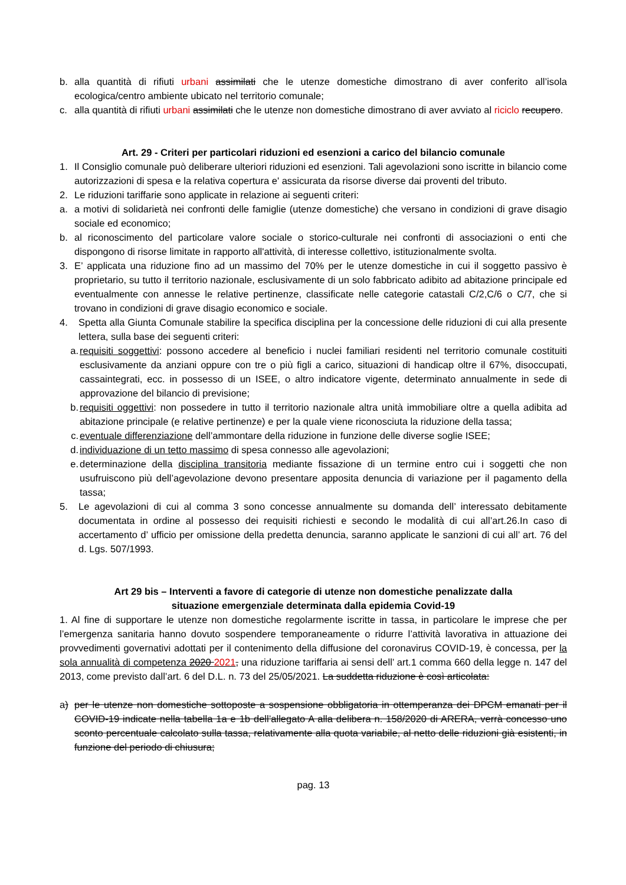b. alla quantità di rifiuti urbani assimilati che le utenze domestiche dimostrano di aver conferito all’isola ecologica/centro ambiente ubicato nel territorio comunale;
c. alla quantità di rifiuti urbani assimilati che le utenze non domestiche dimostrano di aver avviato al riciclo recupero.
Art. 29 - Criteri per particolari riduzioni ed esenzioni a carico del bilancio comunale
1. Il Consiglio comunale può deliberare ulteriori riduzioni ed esenzioni. Tali agevolazioni sono iscritte in bilancio come autorizzazioni di spesa e la relativa copertura e' assicurata da risorse diverse dai proventi del tributo.
2. Le riduzioni tariffarie sono applicate in relazione ai seguenti criteri:
a. a motivi di solidarietà nei confronti delle famiglie (utenze domestiche) che versano in condizioni di grave disagio sociale ed economico;
b. al riconoscimento del particolare valore sociale o storico-culturale nei confronti di associazioni o enti che dispongono di risorse limitate in rapporto all'attività, di interesse collettivo, istituzionalmente svolta.
3. E’ applicata una riduzione fino ad un massimo del 70% per le utenze domestiche in cui il soggetto passivo è proprietario, su tutto il territorio nazionale, esclusivamente di un solo fabbricato adibito ad abitazione principale ed eventualmente con annesse le relative pertinenze, classificate nelle categorie catastali C/2,C/6 o C/7, che si trovano in condizioni di grave disagio economico e sociale.
4. Spetta alla Giunta Comunale stabilire la specifica disciplina per la concessione delle riduzioni di cui alla presente lettera, sulla base dei seguenti criteri:
a. requisiti soggettivi: possono accedere al beneficio i nuclei familiari residenti nel territorio comunale costituiti esclusivamente da anziani oppure con tre o più figli a carico, situazioni di handicap oltre il 67%, disoccupati, cassaintegrati, ecc. in possesso di un ISEE, o altro indicatore vigente, determinato annualmente in sede di approvazione del bilancio di previsione;
b. requisiti oggettivi: non possedere in tutto il territorio nazionale altra unità immobiliare oltre a quella adibita ad abitazione principale (e relative pertinenze) e per la quale viene riconosciuta la riduzione della tassa;
c. eventuale differenziazione dell’ammontare della riduzione in funzione delle diverse soglie ISEE;
d. individuazione di un tetto massimo di spesa connesso alle agevolazioni;
e. determinazione della disciplina transitoria mediante fissazione di un termine entro cui i soggetti che non usufruiscono più dell’agevolazione devono presentare apposita denuncia di variazione per il pagamento della tassa;
5. Le agevolazioni di cui al comma 3 sono concesse annualmente su domanda dell’ interessato debitamente documentata in ordine al possesso dei requisiti richiesti e secondo le modalità di cui all’art.26.In caso di accertamento d’ ufficio per omissione della predetta denuncia, saranno applicate le sanzioni di cui all’ art. 76 del d. Lgs. 507/1993.
Art 29 bis – Interventi a favore di categorie di utenze non domestiche penalizzate dalla
situazione emergenziale determinata dalla epidemia Covid-19
1. Al fine di supportare le utenze non domestiche regolarmente iscritte in tassa, in particolare le imprese che per l’emergenza sanitaria hanno dovuto sospendere temporaneamente o ridurre l’attività lavorativa in attuazione dei provvedimenti governativi adottati per il contenimento della diffusione del coronavirus COVID-19, è concessa, per la sola annualità di competenza 2020 2021, una riduzione tariffaria ai sensi dell’ art.1 comma 660 della legge n. 147 del 2013, come previsto dall’art. 6 del D.L. n. 73 del 25/05/2021. La suddetta riduzione è così articolata:
a) per le utenze non domestiche sottoposte a sospensione obbligatoria in ottemperanza dei DPCM emanati per il COVID-19 indicate nella tabella 1a e 1b dell’allegato A alla delibera n. 158/2020 di ARERA, verrà concesso uno sconto percentuale calcolato sulla tassa, relativamente alla quota variabile, al netto delle riduzioni già esistenti, in funzione del periodo di chiusura;
pag. 13